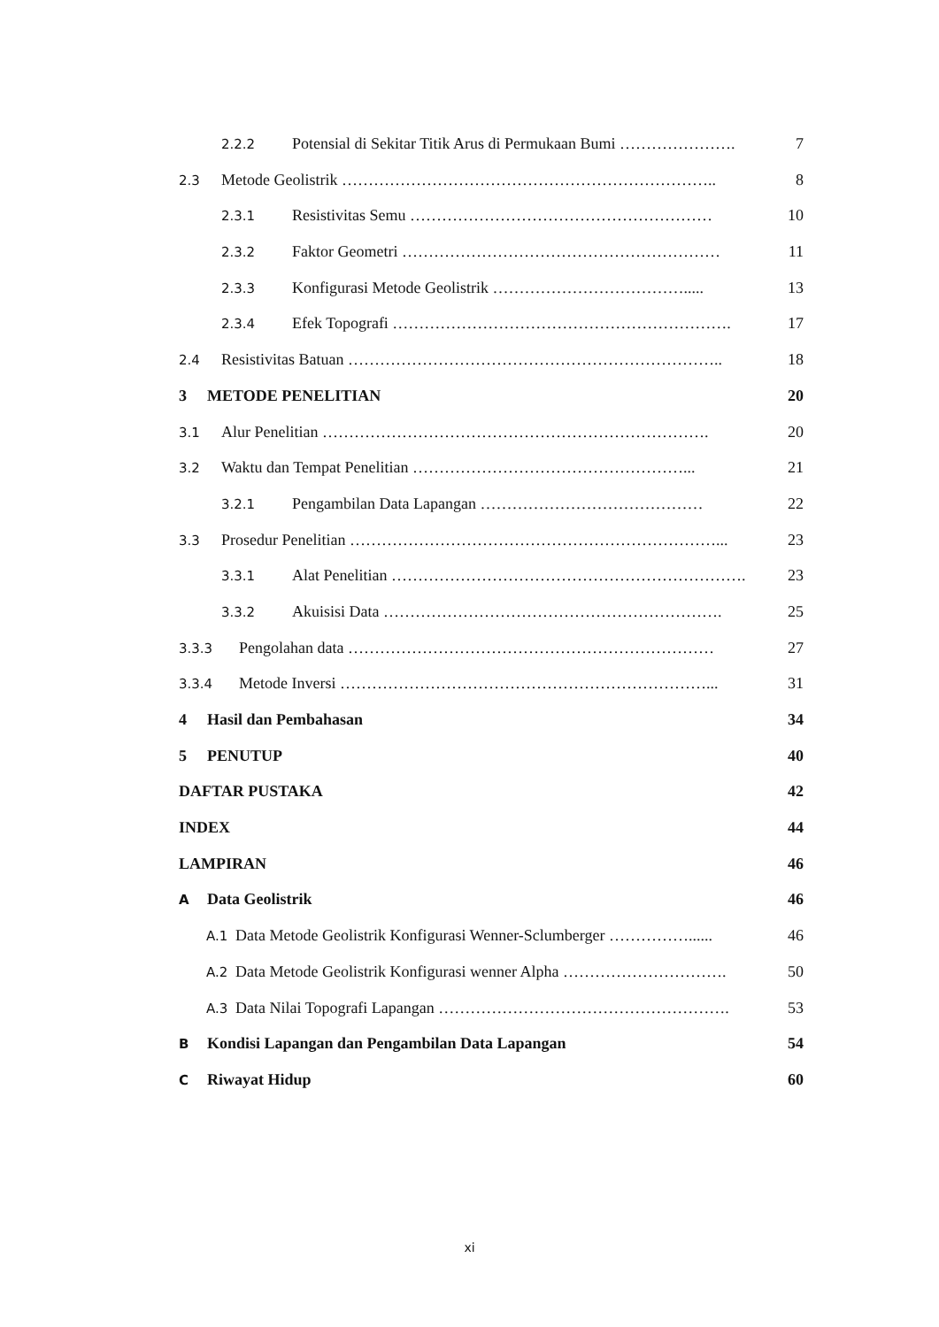2.2.2 Potensial di Sekitar Titik Arus di Permukaan Bumi …………………. 7
2.3 Metode Geolistrik …………………………………………………………….. 8
2.3.1 Resistivitas Semu ………………………………………………… 10
2.3.2 Faktor Geometri …………………………………………………… 11
2.3.3 Konfigurasi Metode Geolistrik ………………………………..... 13
2.3.4 Efek Topografi ………………………………………………………. 17
2.4 Resistivitas Batuan …………………………………………………………….. 18
3 METODE PENELITIAN 20
3.1 Alur Penelitian ………………………………………………………………. 20
3.2 Waktu dan Tempat Penelitian ……………………………………………... 21
3.2.1 Pengambilan Data Lapangan …………………………………… 22
3.3 Prosedur Penelitian ……………………………………………………………... 23
3.3.1 Alat Penelitian …………………………………………………………. 23
3.3.2 Akuisisi Data ………………………………………………………. 25
3.3.3 Pengolahan data …………………………………………………………… 27
3.3.4 Metode Inversi ……………………………………………………………... 31
4 Hasil dan Pembahasan 34
5 PENUTUP 40
DAFTAR PUSTAKA 42
INDEX 44
LAMPIRAN 46
A Data Geolistrik 46
A.1 Data Metode Geolistrik Konfigurasi Wenner-Sclumberger ……………...... 46
A.2 Data Metode Geolistrik Konfigurasi wenner Alpha …………………………. 50
A.3 Data Nilai Topografi Lapangan ………………………………………………. 53
B Kondisi Lapangan dan Pengambilan Data Lapangan 54
C Riwayat Hidup 60
xi